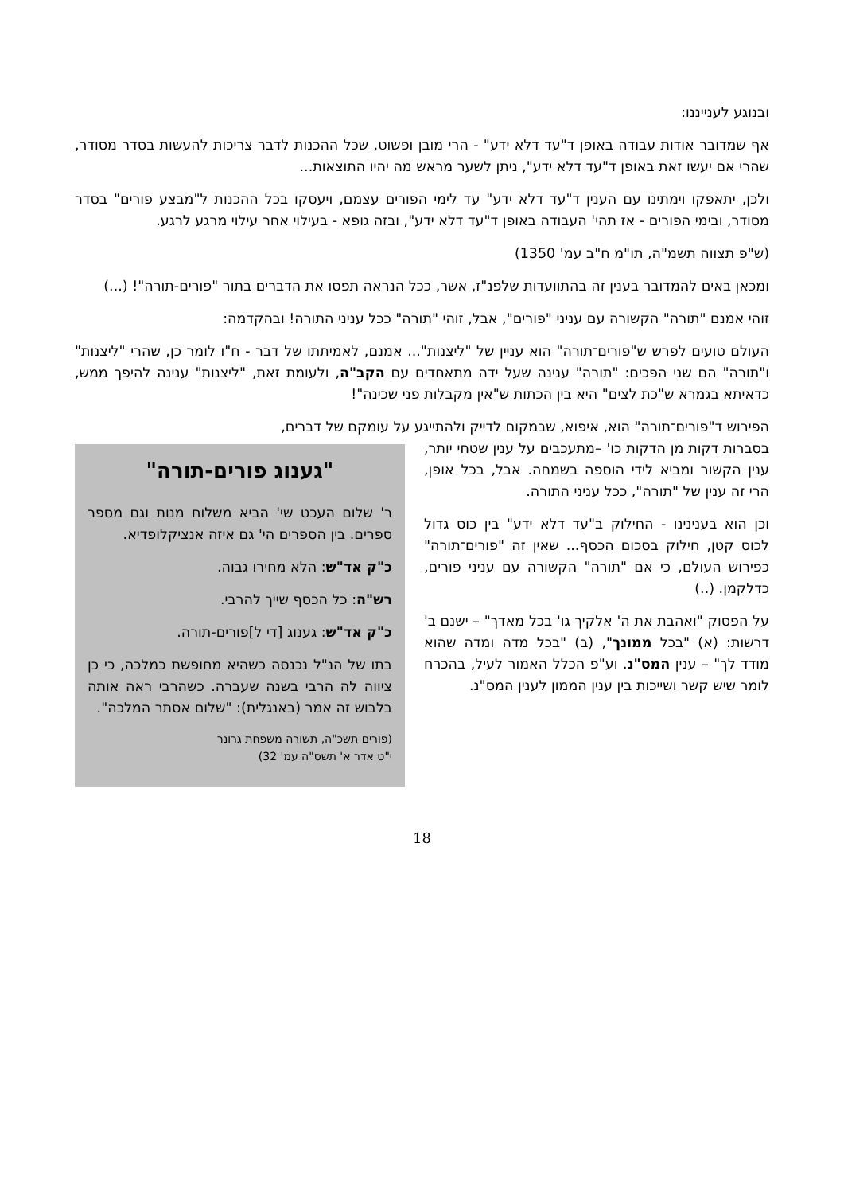ובנוגע לענייננו:
אף שמדובר אודות עבודה באופן ד"עד דלא ידע" - הרי מובן ופשוט, שכל ההכנות לדבר צריכות להעשות בסדר מסודר, שהרי אם יעשו זאת באופן ד"עד דלא ידע", ניתן לשער מראש מה יהיו התוצאות...
ולכן, יתאפקו וימתינו עם הענין ד"עד דלא ידע" עד לימי הפורים עצמם, ויעסקו בכל ההכנות ל"מבצע פורים" בסדר מסודר, ובימי הפורים - אז תהי' העבודה באופן ד"עד דלא ידע", ובזה גופא - בעילוי אחר עילוי מרגע לרגע.
(ש"פ תצווה תשמ"ה, תו"מ ח"ב עמ' 1350)
ומכאן באים להמדובר בענין זה בהתוועדות שלפנ"ז, אשר, ככל הנראה תפסו את הדברים בתור "פורים-תורה"! (...)
זוהי אמנם "תורה" הקשורה עם עניני "פורים", אבל, זוהי "תורה" ככל עניני התורה! ובהקדמה:
העולם טועים לפרש ש"פורים־תורה" הוא עניין של "ליצנות"... אמנם, לאמיתתו של דבר - ח"ו לומר כן, שהרי "ליצנות" ו"תורה" הם שני הפכים: "תורה" ענינה שעל ידה מתאחדים עם הקב"ה, ולעומת זאת, "ליצנות" ענינה להיפך ממש, כדאיתא בגמרא ש"כת לצים" היא בין הכתות ש"אין מקבלות פני שכינה"!
הפירוש ד"פורים־תורה" הוא, איפוא, שבמקום לדייק ולהתייגע על עומקם של דברים,
בסברות דקות מן הדקות כו' –מתעכבים על ענין שטחי יותר, ענין הקשור ומביא לידי הוספה בשמחה. אבל, בכל אופן, הרי זה ענין של "תורה", ככל עניני התורה.
וכן הוא בענינינו - החילוק ב"עד דלא ידע" בין כוס גדול לכוס קטן, חילוק בסכום הכסף... שאין זה "פורים־תורה" כפירוש העולם, כי אם "תורה" הקשורה עם עניני פורים, כדלקמן. (..)
על הפסוק "ואהבת את ה' אלקיך גו' בכל מאדך" – ישנם ב' דרשות: (א) "בכל ממונך", (ב) "בכל מדה ומדה שהוא מודד לך" – ענין המס"נ. וע"פ הכלל האמור לעיל, בהכרח לומר שיש קשר ושייכות בין ענין הממון לענין המס"נ.
"גענוג פורים-תורה"
ר' שלום העכט שי' הביא משלוח מנות וגם מספר ספרים. בין הספרים הי' גם איזה אנציקלופדיא.
כ"ק אד"ש: הלא מחירו גבוה.
רש"ה: כל הכסף שייך להרבי.
כ"ק אד"ש: גענוג [די ל]פורים-תורה.
בתו של הנ"ל נכנסה כשהיא מחופשת כמלכה, כי כן ציווה לה הרבי בשנה שעברה. כשהרבי ראה אותה בלבוש זה אמר (באנגלית): "שלום אסתר המלכה".
(פורים תשכ"ה, תשורה משפחת גרונר
י"ט אדר א' תשס"ה עמ' 32)
18